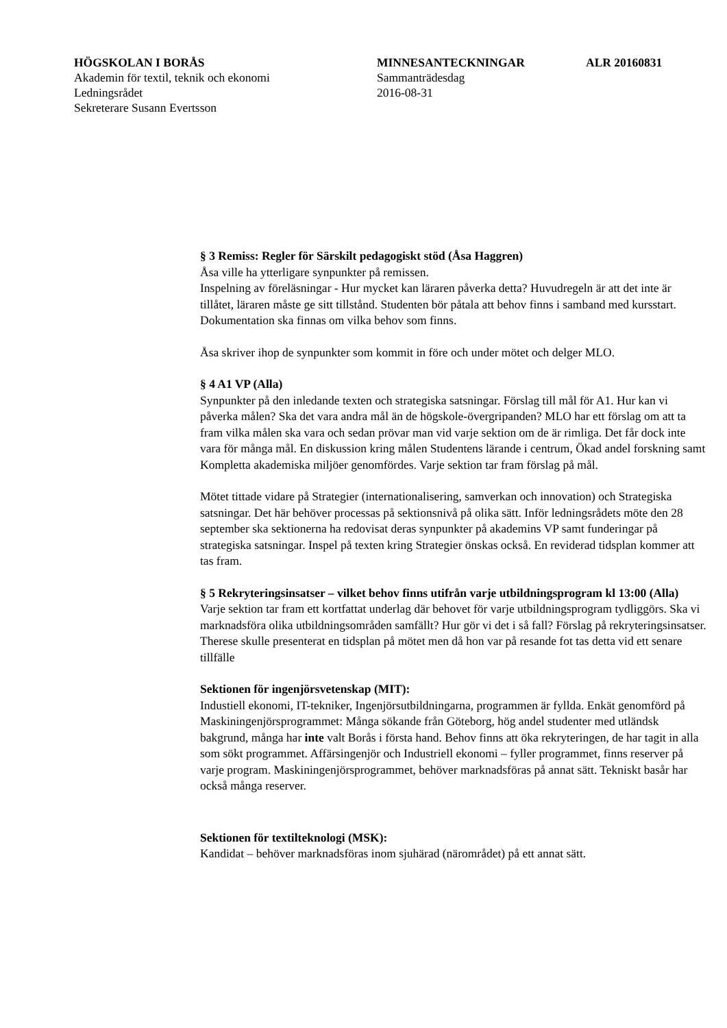HÖGSKOLAN I BORÅS
Akademin för textil, teknik och ekonomi
Ledningsrådet
Sekreterare Susann Evertsson
MINNESANTECKNINGAR
Sammanträdesdag
2016-08-31
ALR 20160831
§ 3 Remiss: Regler för Särskilt pedagogiskt stöd (Åsa Haggren)
Åsa ville ha ytterligare synpunkter på remissen.
Inspelning av föreläsningar - Hur mycket kan läraren påverka detta? Huvudregeln är att det inte är tillåtet, läraren måste ge sitt tillstånd. Studenten bör påtala att behov finns i samband med kursstart. Dokumentation ska finnas om vilka behov som finns.
Åsa skriver ihop de synpunkter som kommit in före och under mötet och delger MLO.
§ 4 A1 VP (Alla)
Synpunkter på den inledande texten och strategiska satsningar. Förslag till mål för A1. Hur kan vi påverka målen? Ska det vara andra mål än de högskole-övergripanden? MLO har ett förslag om att ta fram vilka målen ska vara och sedan prövar man vid varje sektion om de är rimliga. Det får dock inte vara för många mål. En diskussion kring målen Studentens lärande i centrum, Ökad andel forskning samt Kompletta akademiska miljöer genomfördes. Varje sektion tar fram förslag på mål.
Mötet tittade vidare på Strategier (internationalisering, samverkan och innovation) och Strategiska satsningar. Det här behöver processas på sektionsnivå på olika sätt. Inför ledningsrådets möte den 28 september ska sektionerna ha redovisat deras synpunkter på akademins VP samt funderingar på strategiska satsningar. Inspel på texten kring Strategier önskas också. En reviderad tidsplan kommer att tas fram.
§ 5 Rekryteringsinsatser – vilket behov finns utifrån varje utbildningsprogram kl 13:00 (Alla)
Varje sektion tar fram ett kortfattat underlag där behovet för varje utbildningsprogram tydliggörs. Ska vi marknadsföra olika utbildningsområden samfällt? Hur gör vi det i så fall? Förslag på rekryteringsinsatser. Therese skulle presenterat en tidsplan på mötet men då hon var på resande fot tas detta vid ett senare tillfälle
Sektionen för ingenjörsvetenskap (MIT):
Industiell ekonomi, IT-tekniker, Ingenjörsutbildningarna, programmen är fyllda. Enkät genomförd på Maskiningenjörsprogrammet: Många sökande från Göteborg, hög andel studenter med utländsk bakgrund, många har inte valt Borås i första hand. Behov finns att öka rekryteringen, de har tagit in alla som sökt programmet. Affärsingenjör och Industriell ekonomi – fyller programmet, finns reserver på varje program. Maskiningenjörsprogrammet, behöver marknadsföras på annat sätt. Tekniskt basår har också många reserver.
Sektionen för textilteknologi (MSK):
Kandidat – behöver marknadsföras inom sjuhärad (närområdet) på ett annat sätt.